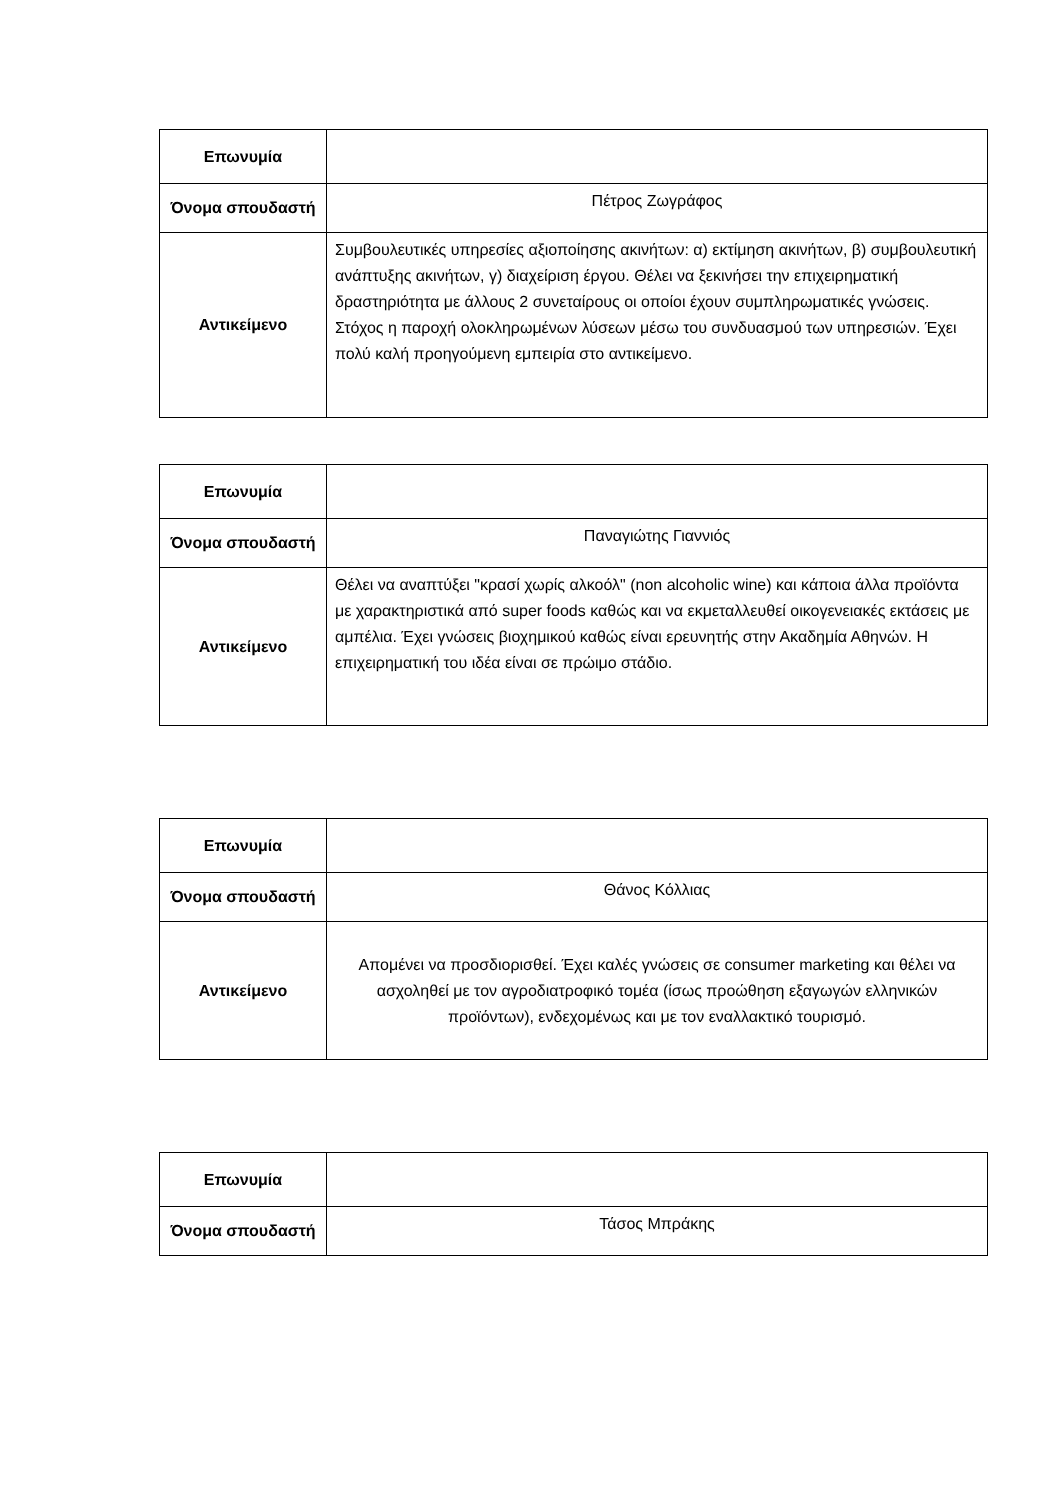| Επωνυμία | |
| Όνομα σπουδαστή | Πέτρος Ζωγράφος |
| Αντικείμενο | Συμβουλευτικές υπηρεσίες αξιοποίησης ακινήτων: α) εκτίμηση ακινήτων, β) συμβουλευτική ανάπτυξης ακινήτων, γ) διαχείριση έργου. Θέλει να ξεκινήσει την επιχειρηματική δραστηριότητα με άλλους 2 συνεταίρους οι οποίοι έχουν συμπληρωματικές γνώσεις. Στόχος η παροχή ολοκληρωμένων λύσεων μέσω του συνδυασμού των υπηρεσιών. Έχει πολύ καλή προηγούμενη εμπειρία στο αντικείμενο. |
| Επωνυμία | |
| Όνομα σπουδαστή | Παναγιώτης Γιαννιός |
| Αντικείμενο | Θέλει να αναπτύξει "κρασί χωρίς αλκοόλ" (non alcoholic wine) και κάποια άλλα προϊόντα με χαρακτηριστικά από super foods καθώς και να εκμεταλλευθεί οικογενειακές εκτάσεις με αμπέλια. Έχει γνώσεις βιοχημικού καθώς είναι ερευνητής στην Ακαδημία Αθηνών. Η επιχειρηματική του ιδέα είναι σε πρώιμο στάδιο. |
| Επωνυμία | |
| Όνομα σπουδαστή | Θάνος Κόλλιας |
| Αντικείμενο | Απομένει να προσδιορισθεί. Έχει καλές γνώσεις σε consumer marketing και θέλει να ασχοληθεί με τον αγροδιατροφικό τομέα (ίσως προώθηση εξαγωγών ελληνικών προϊόντων), ενδεχομένως και με τον εναλλακτικό τουρισμό. |
| Επωνυμία | |
| Όνομα σπουδαστή | Τάσος Μπράκης |